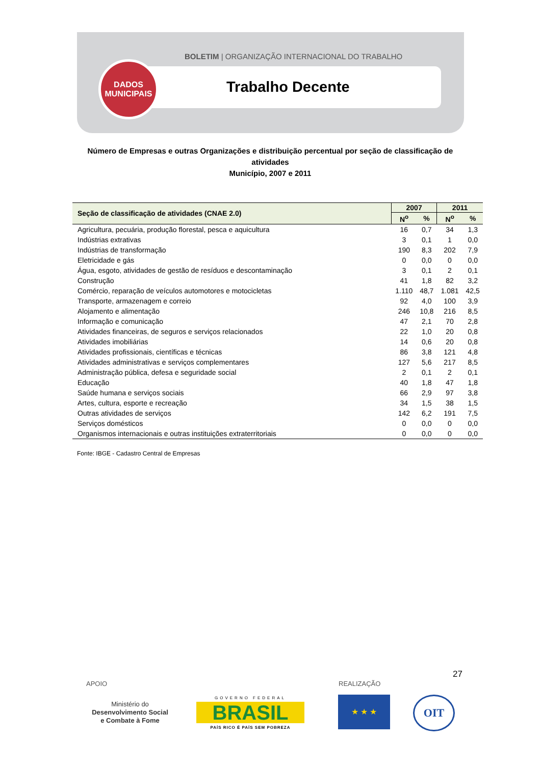BOLETIM | ORGANIZAÇÃO INTERNACIONAL DO TRABALHO
DADOS
MUNICIPAIS
Trabalho Decente
Número de Empresas e outras Organizações e distribuição percentual por seção de classificação de atividades
Município, 2007 e 2011
| Seção de classificação de atividades (CNAE 2.0) | 2007 | | 2011 | |
| --- | --- | --- | --- | --- |
| | N<sup>o</sup> | % | N<sup>o</sup> | % |
| Agricultura, pecuária, produção florestal, pesca e aquicultura | 16 | 0,7 | 34 | 1,3 |
| Indústrias extrativas | 3 | 0,1 | 1 | 0,0 |
| Indústrias de transformação | 190 | 8,3 | 202 | 7,9 |
| Eletricidade e gás | 0 | 0,0 | 0 | 0,0 |
| Água, esgoto, atividades de gestão de resíduos e descontaminação | 3 | 0,1 | 2 | 0,1 |
| Construção | 41 | 1,8 | 82 | 3,2 |
| Comércio, reparação de veículos automotores e motocicletas | 1.110 | 48,7 | 1.081 | 42,5 |
| Transporte, armazenagem e correio | 92 | 4,0 | 100 | 3,9 |
| Alojamento e alimentação | 246 | 10,8 | 216 | 8,5 |
| Informação e comunicação | 47 | 2,1 | 70 | 2,8 |
| Atividades financeiras, de seguros e serviços relacionados | 22 | 1,0 | 20 | 0,8 |
| Atividades imobiliárias | 14 | 0,6 | 20 | 0,8 |
| Atividades profissionais, científicas e técnicas | 86 | 3,8 | 121 | 4,8 |
| Atividades administrativas e serviços complementares | 127 | 5,6 | 217 | 8,5 |
| Administração pública, defesa e seguridade social | 2 | 0,1 | 2 | 0,1 |
| Educação | 40 | 1,8 | 47 | 1,8 |
| Saúde humana e serviços sociais | 66 | 2,9 | 97 | 3,8 |
| Artes, cultura, esporte e recreação | 34 | 1,5 | 38 | 1,5 |
| Outras atividades de serviços | 142 | 6,2 | 191 | 7,5 |
| Serviços domésticos | 0 | 0,0 | 0 | 0,0 |
| Organismos internacionais e outras instituições extraterritoriais | 0 | 0,0 | 0 | 0,0 |
Fonte: IBGE - Cadastro Central de Empresas
27
APOIO REALIZAÇÃO
Ministério do
Desenvolvimento Social
e Combate à Fome
GOVERNO FEDERAL
BRASIL
PAÍS RICO É PAÍS SEM POBREZA
★ ★ ★ OIT